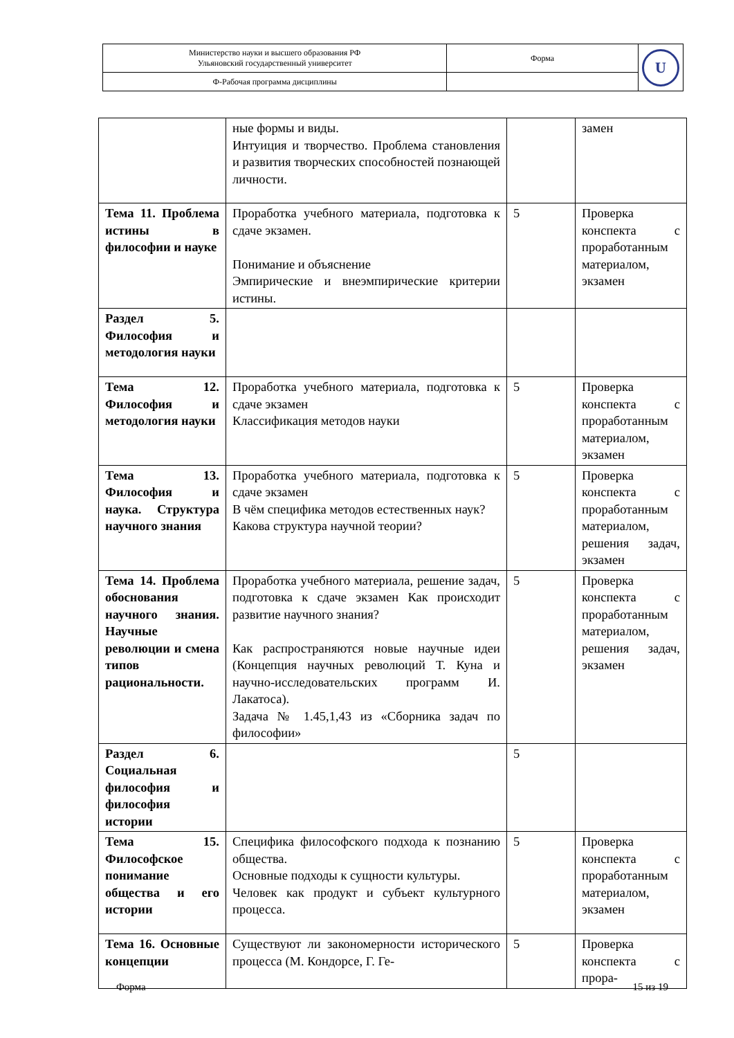| Министерство науки и высшего образования РФ Ульяновский государственный университет | Форма | U |
| Ф-Рабочая программа дисциплины | | |
| | ные формы и виды. Интуиция и творчество. Проблема становления и развития творческих способностей познающей личности. | | замен |
| Тема 11. Проблема истины в философии и науке | Проработка учебного материала, подготовка к сдаче экзамен. Понимание и объяснение Эмпирические и внеэмпирические критерии истины. | 5 | Проверка конспекта с проработанным материалом, экзамен |
| Раздел 5. Философия и методология науки | | | |
| Тема 12. Философия и методология науки | Проработка учебного материала, подготовка к сдаче экзамен Классификация методов науки | 5 | Проверка конспекта с проработанным материалом, экзамен |
| Тема 13. Философия и наука. Структура научного знания | Проработка учебного материала, подготовка к сдаче экзамен В чём специфика методов естественных наук? Какова структура научной теории? | 5 | Проверка конспекта с проработанным материалом, решения задач, экзамен |
| Тема 14. Проблема обоснования научного знания. Научные революции и смена типов рациональности. | Проработка учебного материала, решение задач, подготовка к сдаче экзамен Как происходит развитие научного знания? Как распространяются новые научные идеи (Концепция научных революций Т. Куна и научно-исследовательских программ И. Лакатоса). Задача № 1.45,1,43 из «Сборника задач по философии» | 5 | Проверка конспекта с проработанным материалом, решения задач, экзамен |
| Раздел 6. Социальная философия и философия истории | | 5 | |
| Тема 15. Философское понимание общества и его истории | Специфика философского подхода к познанию общества. Основные подходы к сущности культуры. Человек как продукт и субъект культурного процесса. | 5 | Проверка конспекта с проработанным материалом, экзамен |
| Тема 16. Основные концепции | Существуют ли закономерности исторического процесса (М. Кондорсе, Г. Ге- | 5 | Проверка конспекта с прора- |
Форма 15 из 19